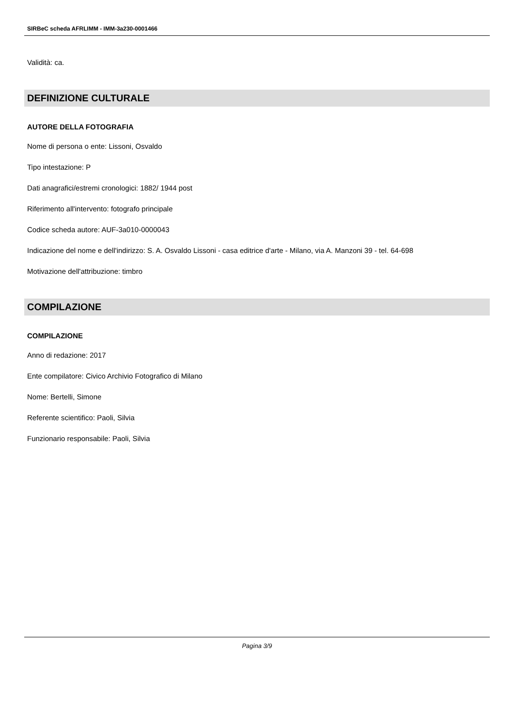SIRBeC scheda AFRLIMM - IMM-3a230-0001466
Validità: ca.
DEFINIZIONE CULTURALE
AUTORE DELLA FOTOGRAFIA
Nome di persona o ente: Lissoni, Osvaldo
Tipo intestazione: P
Dati anagrafici/estremi cronologici: 1882/ 1944 post
Riferimento all'intervento: fotografo principale
Codice scheda autore: AUF-3a010-0000043
Indicazione del nome e dell'indirizzo: S. A. Osvaldo Lissoni - casa editrice d'arte - Milano, via A. Manzoni 39 - tel. 64-698
Motivazione dell'attribuzione: timbro
COMPILAZIONE
COMPILAZIONE
Anno di redazione: 2017
Ente compilatore: Civico Archivio Fotografico di Milano
Nome: Bertelli, Simone
Referente scientifico: Paoli, Silvia
Funzionario responsabile: Paoli, Silvia
Pagina 3/9